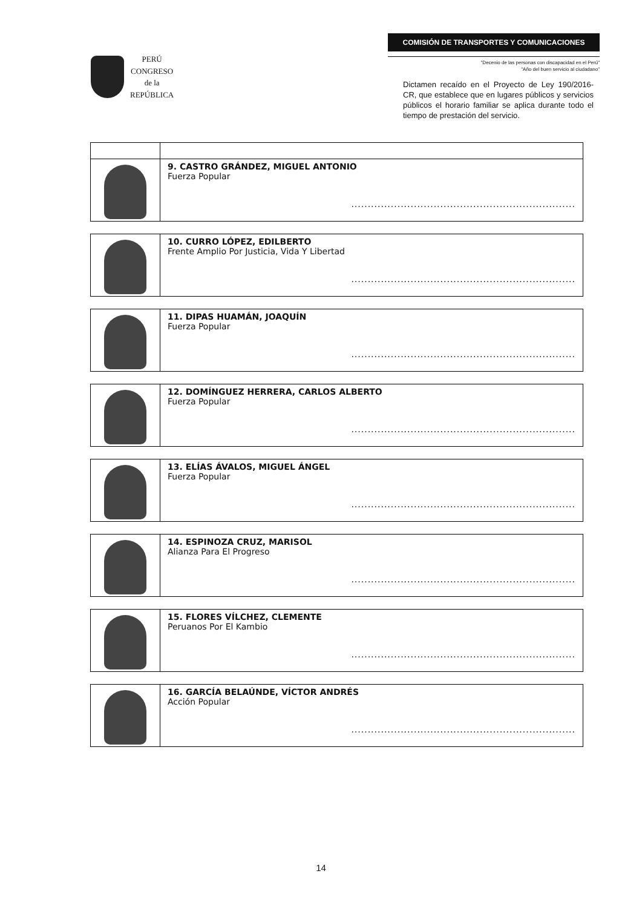PERÚ
CONGRESO
de la
REPÚBLICA
COMISIÓN DE TRANSPORTES Y COMUNICACIONES
"Decenio de las personas con discapacidad en el Perú"
"Año del buen servicio al ciudadano"
Dictamen recaído en el Proyecto de Ley 190/2016-CR, que establece que en lugares públicos y servicios públicos el horario familiar se aplica durante todo el tiempo de prestación del servicio.
| | 9. CASTRO GRÁNDEZ, MIGUEL ANTONIO Fuerza Popular .................................................................... |
| | 10. CURRO LÓPEZ, EDILBERTO Frente Amplio Por Justicia, Vida Y Libertad .................................................................... |
| | 11. DIPAS HUAMÁN, JOAQUÍN Fuerza Popular .................................................................... |
| | 12. DOMÍNGUEZ HERRERA, CARLOS ALBERTO Fuerza Popular .................................................................... |
| | 13. ELÍAS ÁVALOS, MIGUEL ÁNGEL Fuerza Popular .................................................................... |
| | 14. ESPINOZA CRUZ, MARISOL Alianza Para El Progreso .................................................................... |
| | 15. FLORES VÍLCHEZ, CLEMENTE Peruanos Por El Kambio .................................................................... |
| | 16. GARCÍA BELAÚNDE, VÍCTOR ANDRÉS Acción Popular .................................................................... |
14